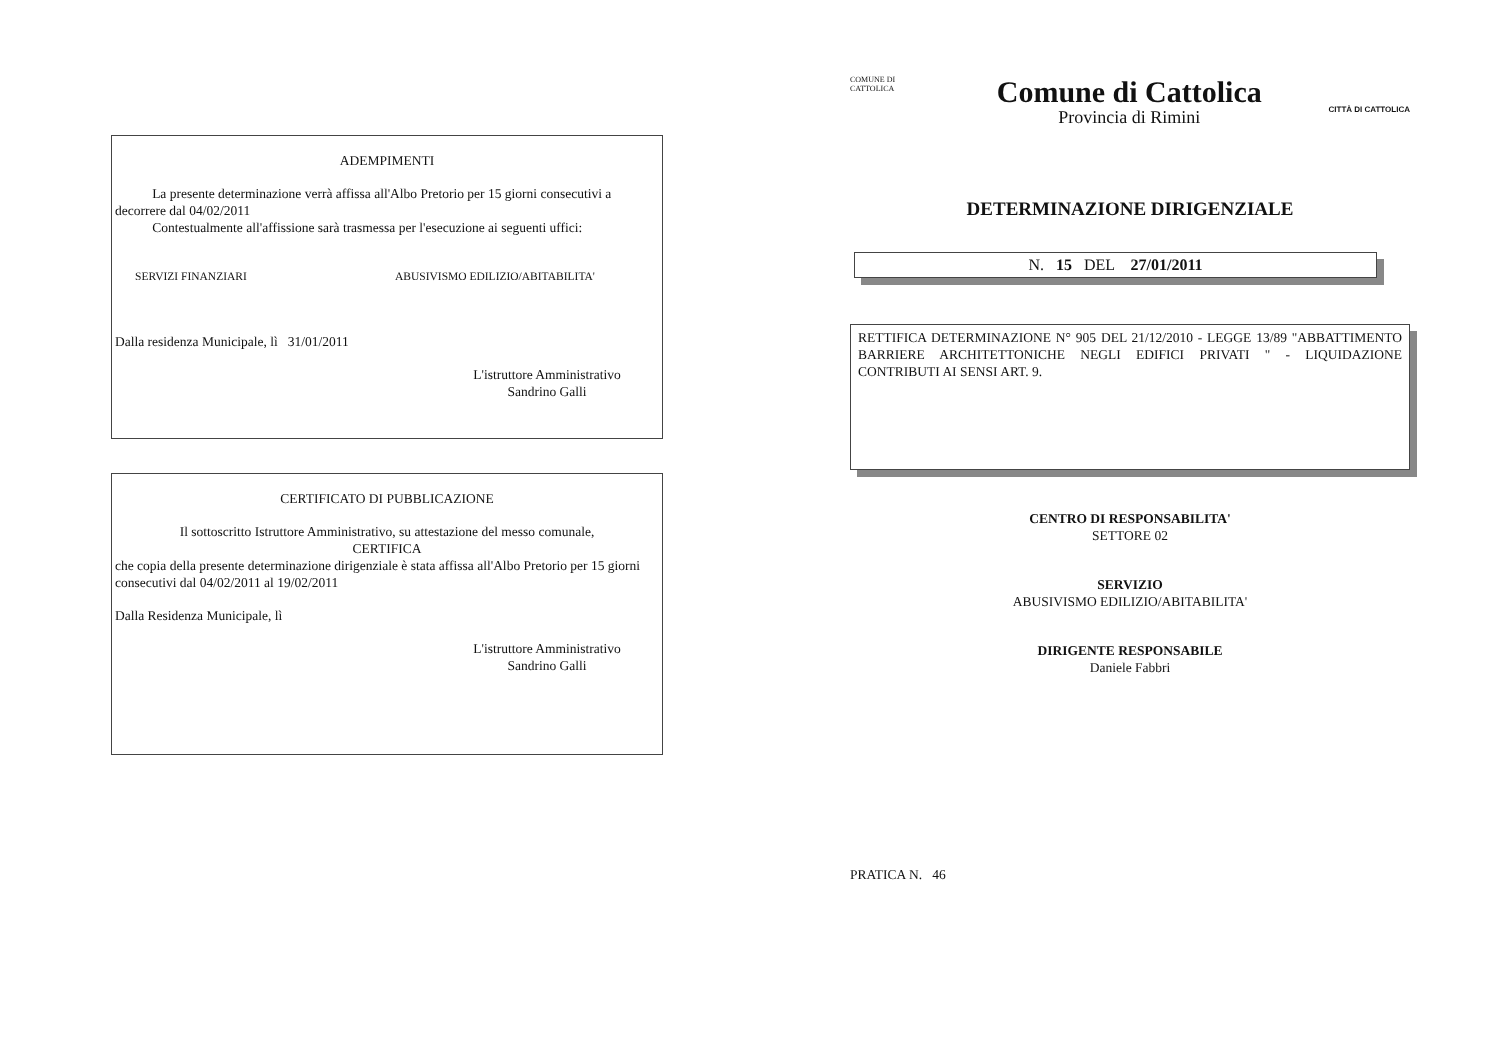ADEMPIMENTI
La presente determinazione verrà affissa all'Albo Pretorio per 15 giorni consecutivi a decorrere dal 04/02/2011
Contestualmente all'affissione sarà trasmessa per l'esecuzione ai seguenti uffici:
SERVIZI FINANZIARI ABUSIVISMO EDILIZIO/ABITABILITA'
Dalla residenza Municipale, lì 31/01/2011
L'istruttore Amministrativo
Sandrino Galli
CERTIFICATO DI PUBBLICAZIONE
Il sottoscritto Istruttore Amministrativo, su attestazione del messo comunale,
CERTIFICA
che copia della presente determinazione dirigenziale è stata affissa all'Albo Pretorio per 15 giorni consecutivi dal 04/02/2011 al 19/02/2011
Dalla Residenza Municipale, lì
L'istruttore Amministrativo
Sandrino Galli
COMUNE DI CATTOLICA
Comune di Cattolica
Provincia di Rimini
CITTÀ DI CATTOLICA
DETERMINAZIONE DIRIGENZIALE
N. 15 DEL 27/01/2011
RETTIFICA DETERMINAZIONE N° 905 DEL 21/12/2010 - LEGGE 13/89 "ABBATTIMENTO BARRIERE ARCHITETTONICHE NEGLI EDIFICI PRIVATI " - LIQUIDAZIONE CONTRIBUTI AI SENSI ART. 9.
CENTRO DI RESPONSABILITA'
SETTORE 02
SERVIZIO
ABUSIVISMO EDILIZIO/ABITABILITA'
DIRIGENTE RESPONSABILE
Daniele Fabbri
PRATICA N. 46